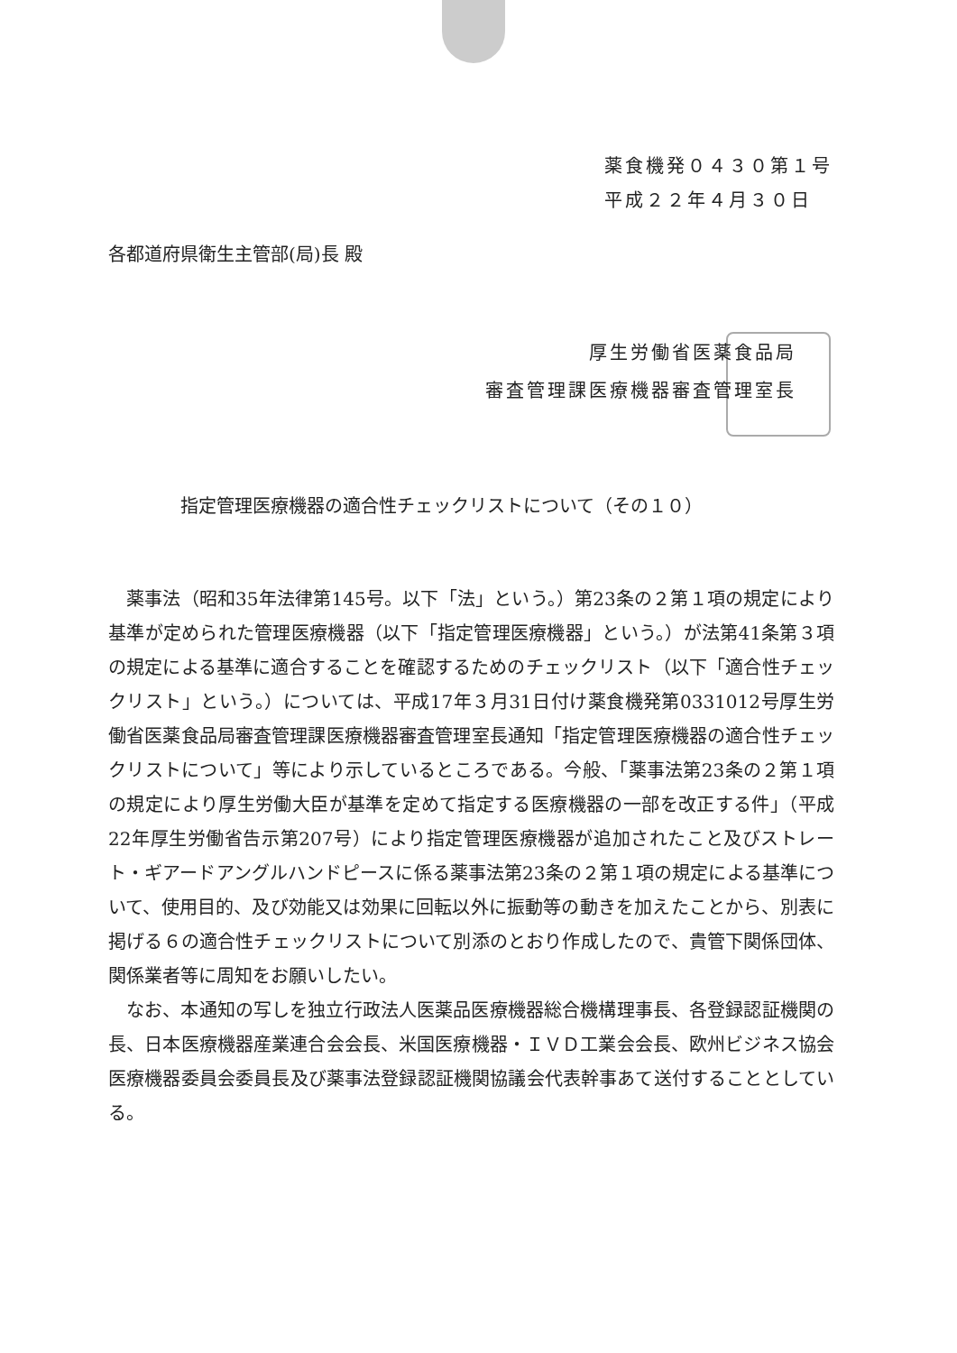薬食機発０４３０第１号
平成２２年４月３０日
各都道府県衛生主管部(局)長 殿
厚生労働省医薬食品局
審査管理課医療機器審査管理室長
指定管理医療機器の適合性チェックリストについて（その１０）
薬事法（昭和35年法律第145号。以下「法」という。）第23条の２第１項の規定により基準が定められた管理医療機器（以下「指定管理医療機器」という。）が法第41条第３項の規定による基準に適合することを確認するためのチェックリスト（以下「適合性チェックリスト」という。）については、平成17年３月31日付け薬食機発第0331012号厚生労働省医薬食品局審査管理課医療機器審査管理室長通知「指定管理医療機器の適合性チェックリストについて」等により示しているところである。今般、「薬事法第23条の２第１項の規定により厚生労働大臣が基準を定めて指定する医療機器の一部を改正する件」（平成22年厚生労働省告示第207号）により指定管理医療機器が追加されたこと及びストレート・ギアードアングルハンドピースに係る薬事法第23条の２第１項の規定による基準について、使用目的、及び効能又は効果に回転以外に振動等の動きを加えたことから、別表に掲げる６の適合性チェックリストについて別添のとおり作成したので、貴管下関係団体、関係業者等に周知をお願いしたい。
なお、本通知の写しを独立行政法人医薬品医療機器総合機構理事長、各登録認証機関の長、日本医療機器産業連合会会長、米国医療機器・ＩＶＤ工業会会長、欧州ビジネス協会医療機器委員会委員長及び薬事法登録認証機関協議会代表幹事あて送付することとしている。